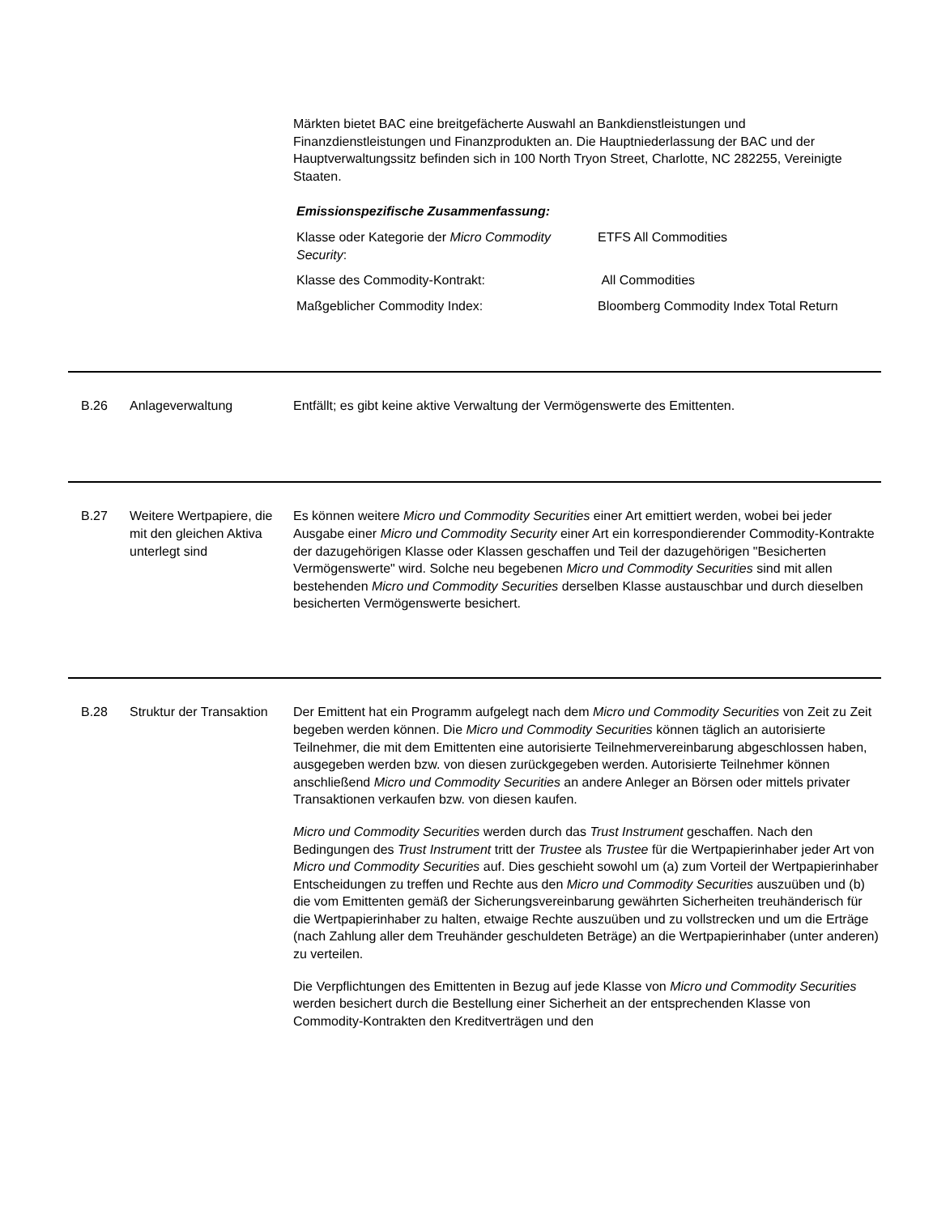Märkten bietet BAC eine breitgefächerte Auswahl an Bankdienstleistungen und Finanzdienstleistungen und Finanzprodukten an. Die Hauptniederlassung der BAC und der Hauptverwaltungssitz befinden sich in 100 North Tryon Street, Charlotte, NC 282255, Vereinigte Staaten.
Emissionspezifische Zusammenfassung:
| Klasse oder Kategorie der Micro Commodity Security : | ETFS All Commodities |
| Klasse des Commodity-Kontrakt: | All Commodities |
| Maßgeblicher Commodity Index: | Bloomberg Commodity Index Total Return |
B.26 Anlageverwaltung Entfällt; es gibt keine aktive Verwaltung der Vermögenswerte des Emittenten.
B.27 Weitere Wertpapiere, die mit den gleichen Aktiva unterlegt sind
Es können weitere Micro und Commodity Securities einer Art emittiert werden, wobei bei jeder Ausgabe einer Micro und Commodity Security einer Art ein korrespondierender Commodity-Kontrakte der dazugehörigen Klasse oder Klassen geschaffen und Teil der dazugehörigen "Besicherten Vermögenswerte" wird. Solche neu begebenen Micro und Commodity Securities sind mit allen bestehenden Micro und Commodity Securities derselben Klasse austauschbar und durch dieselben besicherten Vermögenswerte besichert.
B.28 Struktur der Transaktion
Der Emittent hat ein Programm aufgelegt nach dem Micro und Commodity Securities von Zeit zu Zeit begeben werden können. Die Micro und Commodity Securities können täglich an autorisierte Teilnehmer, die mit dem Emittenten eine autorisierte Teilnehmervereinbarung abgeschlossen haben, ausgegeben werden bzw. von diesen zurückgegeben werden. Autorisierte Teilnehmer können anschließend Micro und Commodity Securities an andere Anleger an Börsen oder mittels privater Transaktionen verkaufen bzw. von diesen kaufen.
Micro und Commodity Securities werden durch das Trust Instrument geschaffen. Nach den Bedingungen des Trust Instrument tritt der Trustee als Trustee für die Wertpapierinhaber jeder Art von Micro und Commodity Securities auf. Dies geschieht sowohl um (a) zum Vorteil der Wertpapierinhaber Entscheidungen zu treffen und Rechte aus den Micro und Commodity Securities auszuüben und (b) die vom Emittenten gemäß der Sicherungsvereinbarung gewährten Sicherheiten treuhänderisch für die Wertpapierinhaber zu halten, etwaige Rechte auszuüben und zu vollstrecken und um die Erträge (nach Zahlung aller dem Treuhänder geschuldeten Beträge) an die Wertpapierinhaber (unter anderen) zu verteilen.
Die Verpflichtungen des Emittenten in Bezug auf jede Klasse von Micro und Commodity Securities werden besichert durch die Bestellung einer Sicherheit an der entsprechenden Klasse von Commodity-Kontrakten den Kreditverträgen und den